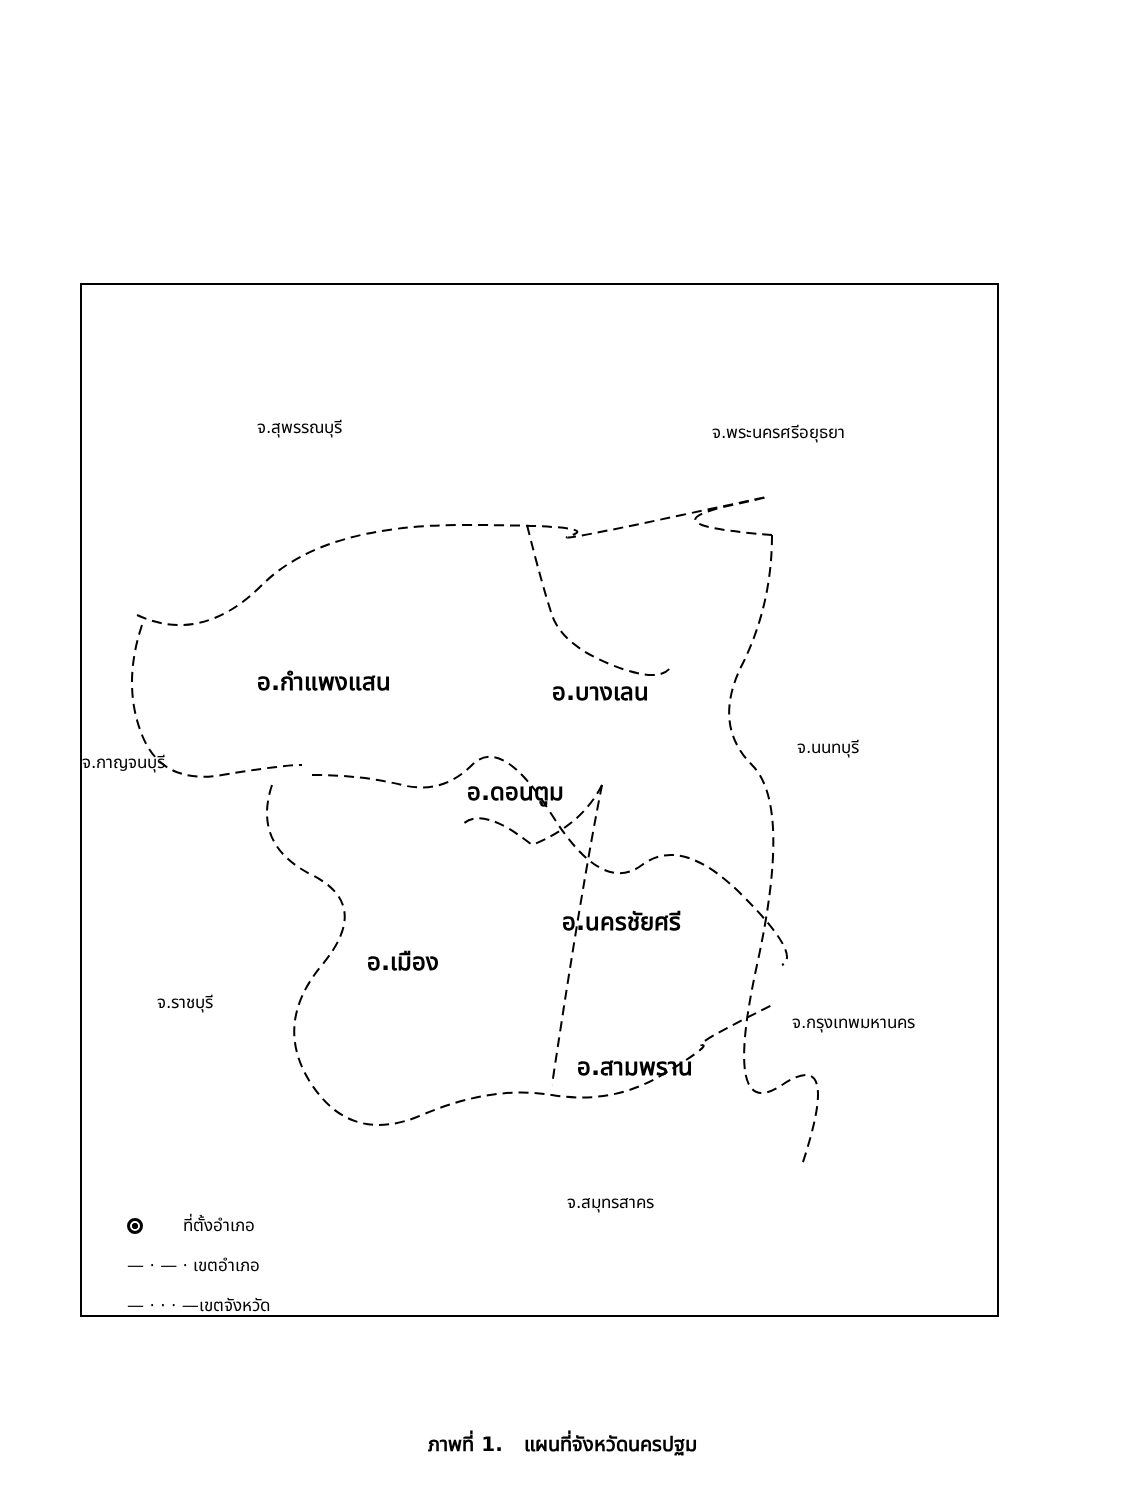จ.สุพรรณบุรี จ.พระนครศรีอยุธยา
อ.กำแพงแสน อ.บางเลน
จ.นนทบุรี
จ.กาญจนบุรี
อ.ดอนตูม
อ.นครชัยศรี
อ.เมือง
จ.ราชบุรี
จ.กรุงเทพมหานคร
อ.สามพราน
จ.สมุทรสาคร
ที่ตั้งอำเภอ
— · — · เขตอำเภอ
— · · · —เขตจังหวัด
ภาพที่ 1. แผนที่จังหวัดนครปฐม